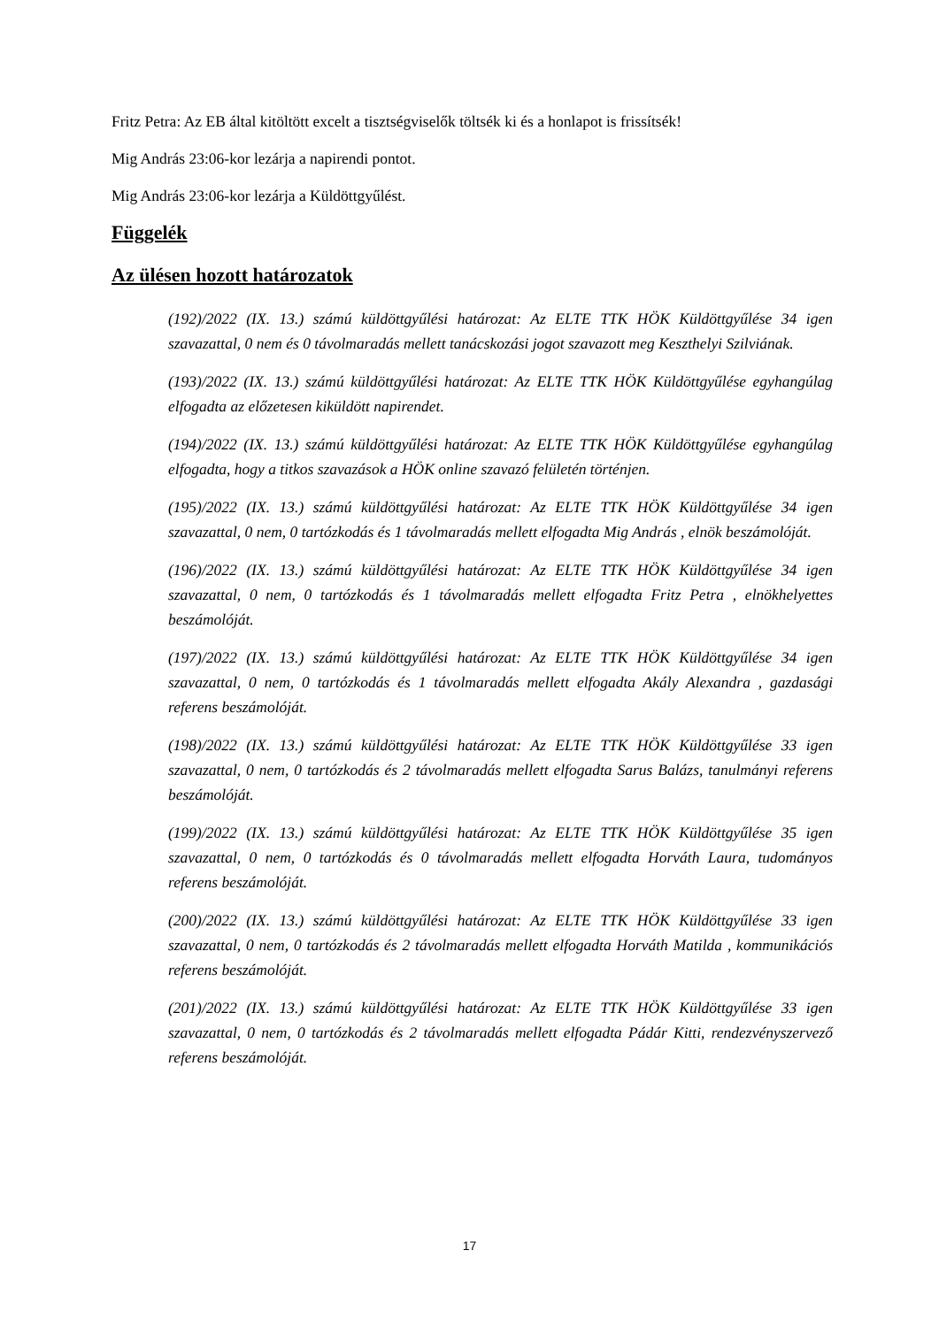Fritz Petra: Az EB által kitöltött excelt a tisztségviselők töltsék ki és a honlapot is frissítsék!
Mig András 23:06-kor lezárja a napirendi pontot.
Mig András 23:06-kor lezárja a Küldöttgyűlést.
Függelék
Az ülésen hozott határozatok
(192)/2022 (IX. 13.) számú küldöttgyűlési határozat: Az ELTE TTK HÖK Küldöttgyűlése 34 igen szavazattal, 0 nem és 0 távolmaradás mellett tanácskozási jogot szavazott meg Keszthelyi Szilviának.
(193)/2022 (IX. 13.) számú küldöttgyűlési határozat: Az ELTE TTK HÖK Küldöttgyűlése egyhangúlag elfogadta az előzetesen kiküldött napirendet.
(194)/2022 (IX. 13.) számú küldöttgyűlési határozat: Az ELTE TTK HÖK Küldöttgyűlése egyhangúlag elfogadta, hogy a titkos szavazások a HÖK online szavazó felületén történjen.
(195)/2022 (IX. 13.) számú küldöttgyűlési határozat: Az ELTE TTK HÖK Küldöttgyűlése 34 igen szavazattal, 0 nem, 0 tartózkodás és 1 távolmaradás mellett elfogadta Mig András , elnök beszámolóját.
(196)/2022 (IX. 13.) számú küldöttgyűlési határozat: Az ELTE TTK HÖK Küldöttgyűlése 34 igen szavazattal, 0 nem, 0 tartózkodás és 1 távolmaradás mellett elfogadta Fritz Petra , elnökhelyettes beszámolóját.
(197)/2022 (IX. 13.) számú küldöttgyűlési határozat: Az ELTE TTK HÖK Küldöttgyűlése 34 igen szavazattal, 0 nem, 0 tartózkodás és 1 távolmaradás mellett elfogadta Akály Alexandra , gazdasági referens beszámolóját.
(198)/2022 (IX. 13.) számú küldöttgyűlési határozat: Az ELTE TTK HÖK Küldöttgyűlése 33 igen szavazattal, 0 nem, 0 tartózkodás és 2 távolmaradás mellett elfogadta Sarus Balázs, tanulmányi referens beszámolóját.
(199)/2022 (IX. 13.) számú küldöttgyűlési határozat: Az ELTE TTK HÖK Küldöttgyűlése 35 igen szavazattal, 0 nem, 0 tartózkodás és 0 távolmaradás mellett elfogadta Horváth Laura, tudományos referens beszámolóját.
(200)/2022 (IX. 13.) számú küldöttgyűlési határozat: Az ELTE TTK HÖK Küldöttgyűlése 33 igen szavazattal, 0 nem, 0 tartózkodás és 2 távolmaradás mellett elfogadta Horváth Matilda , kommunikációs referens beszámolóját.
(201)/2022 (IX. 13.) számú küldöttgyűlési határozat: Az ELTE TTK HÖK Küldöttgyűlése 33 igen szavazattal, 0 nem, 0 tartózkodás és 2 távolmaradás mellett elfogadta Pádár Kitti, rendezvényszervező referens beszámolóját.
17